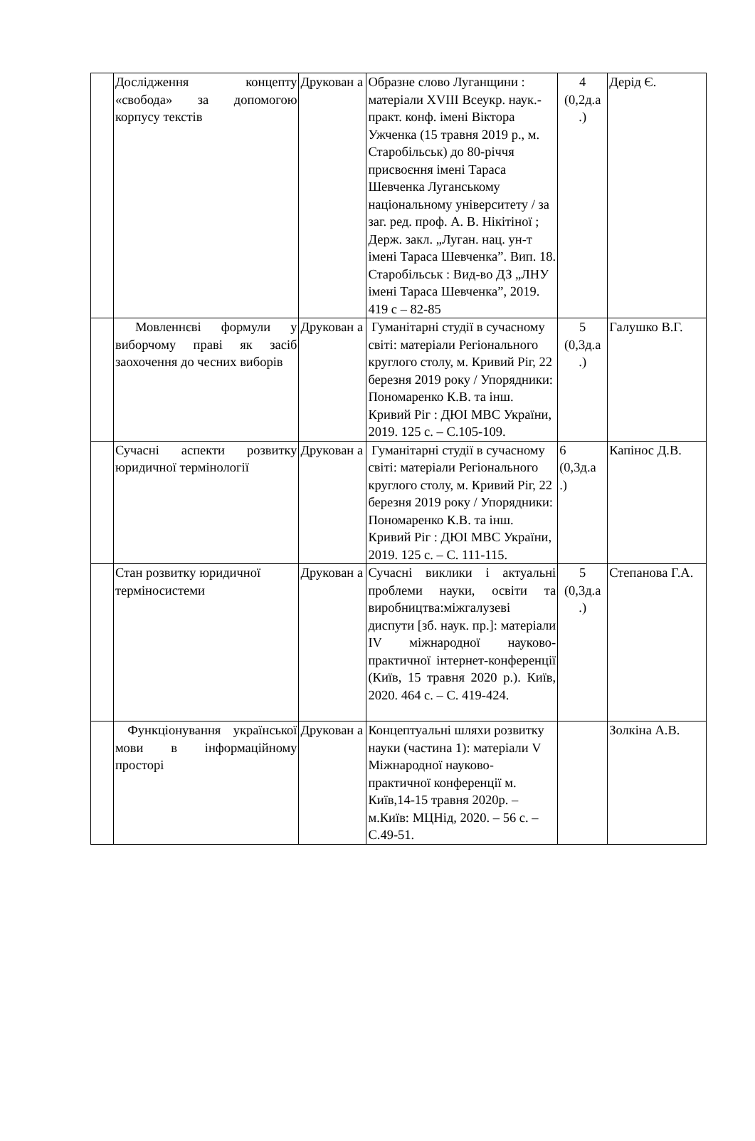| | Дослідження концепту «свобода» за допомогою корпусу текстів | Друкован а | Образне слово Луганщини : матеріали XVIII Всеукр. наук.-практ. конф. імені Віктора Ужченка (15 травня 2019 р., м. Старобільськ) до 80-річчя присвоєння імені Тараса Шевченка Луганському національному університету / за заг. ред. проф. А. В. Нікітіної ; Держ. закл. „Луган. нац. ун-т імені Тараса Шевченка”. Вип. 18. Старобільськ : Вид-во ДЗ „ЛНУ імені Тараса Шевченка”, 2019. 419 с – 82-85 | 4 (0,2д.а .) | Дерід Є. |
| | Мовленнєві формули у виборчому праві як засіб заохочення до чесних виборів | Друкован а | Гуманітарні студії в сучасному світі: матеріали Регіонального круглого столу, м. Кривий Ріг, 22 березня 2019 року / Упорядники: Пономаренко К.В. та інш. Кривий Ріг : ДЮІ МВС України, 2019. 125 с. – С.105-109. | 5 (0,3д.а .) | Галушко В.Г. |
| | Сучасні аспекти розвитку юридичної термінології | Друкован а | Гуманітарні студії в сучасному світі: матеріали Регіонального круглого столу, м. Кривий Ріг, 22 березня 2019 року / Упорядники: Пономаренко К.В. та інш. Кривий Ріг : ДЮІ МВС України, 2019. 125 с. – С. 111-115. | 6 (0,3д.а .) | Капінос Д.В. |
| | Стан розвитку юридичної терміносистеми | Друкован а | Сучасні виклики і актуальні проблеми науки, освіти та виробництва:міжгалузеві диспути [зб. наук. пр.]: матеріали IV міжнародної науково-практичної інтернет-конференції (Київ, 15 травня 2020 р.). Київ, 2020. 464 с. – С. 419-424. | 5 (0,3д.а .) | Степанова Г.А. |
| | Функціонування української мови в інформаційному просторі | Друкован а | Концептуальні шляхи розвитку науки (частина 1): матеріали V Міжнародної науково-практичної конференції м. Київ,14-15 травня 2020р. – м.Київ: МЦНід, 2020. – 56 с. – С.49-51. | | Золкіна А.В. |